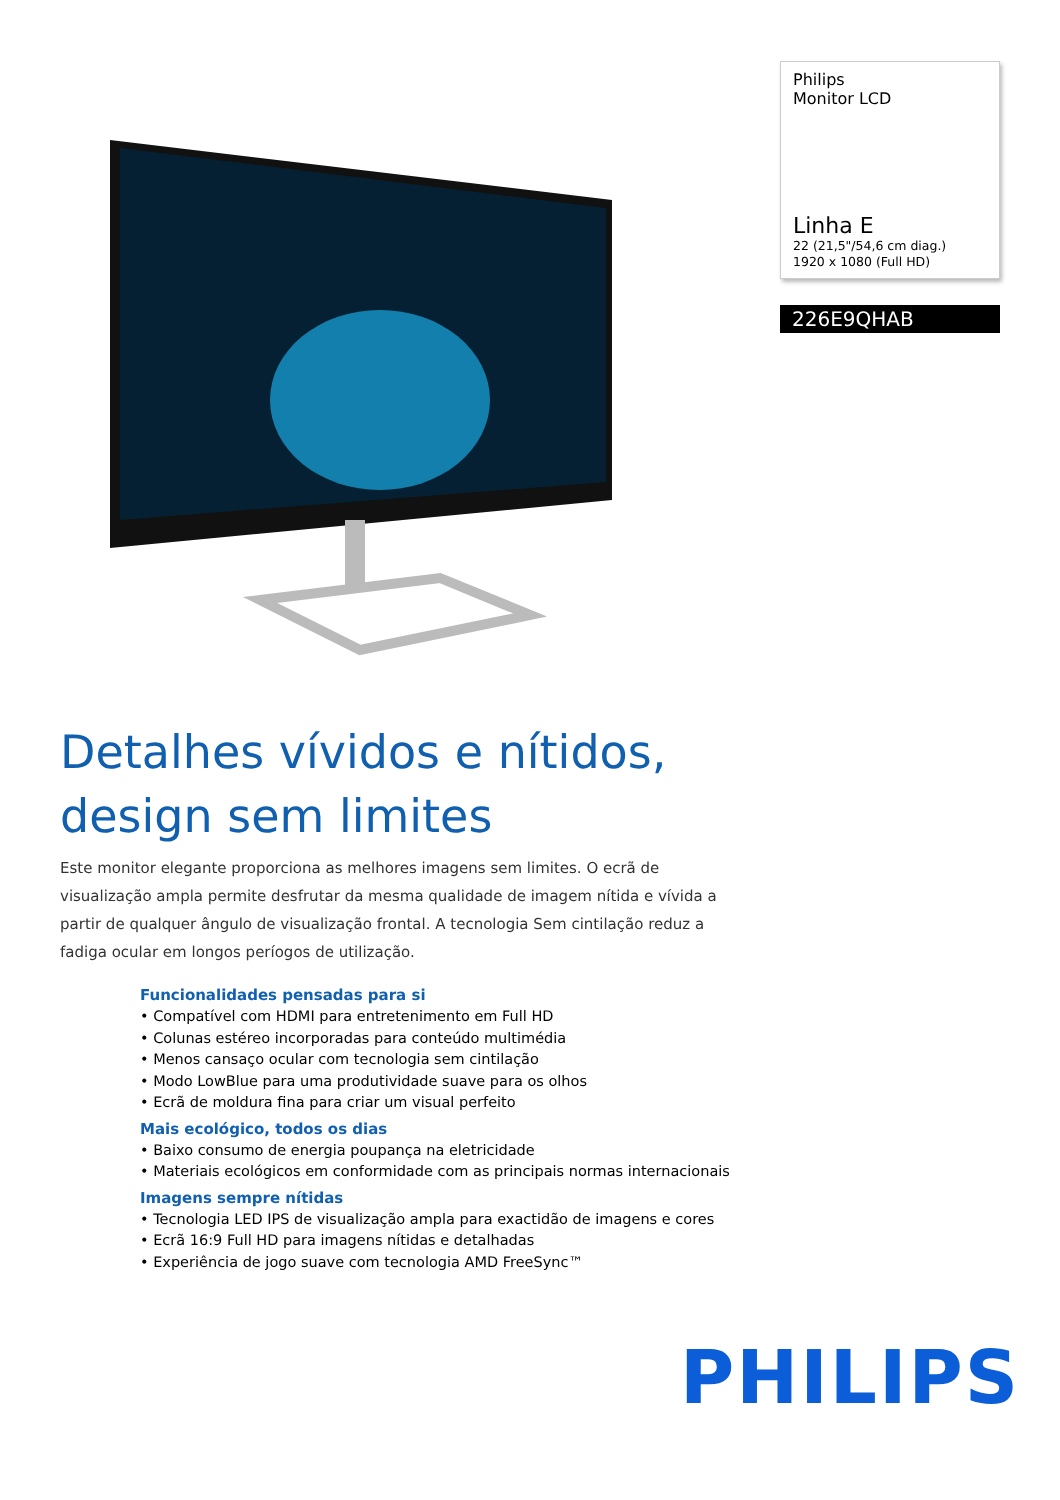Philips
Monitor LCD
Linha E
22 (21,5"/54,6 cm diag.)
1920 x 1080 (Full HD)
226E9QHAB
Detalhes vívidos e nítidos,
design sem limites
Este monitor elegante proporciona as melhores imagens sem limites. O ecrã de visualização ampla permite desfrutar da mesma qualidade de imagem nítida e vívida a partir de qualquer ângulo de visualização frontal. A tecnologia Sem cintilação reduz a fadiga ocular em longos períogos de utilização.
Funcionalidades pensadas para si
• Compatível com HDMI para entretenimento em Full HD
• Colunas estéreo incorporadas para conteúdo multimédia
• Menos cansaço ocular com tecnologia sem cintilação
• Modo LowBlue para uma produtividade suave para os olhos
• Ecrã de moldura fina para criar um visual perfeito
Mais ecológico, todos os dias
• Baixo consumo de energia poupança na eletricidade
• Materiais ecológicos em conformidade com as principais normas internacionais
Imagens sempre nítidas
• Tecnologia LED IPS de visualização ampla para exactidão de imagens e cores
• Ecrã 16:9 Full HD para imagens nítidas e detalhadas
• Experiência de jogo suave com tecnologia AMD FreeSync™
PHILIPS